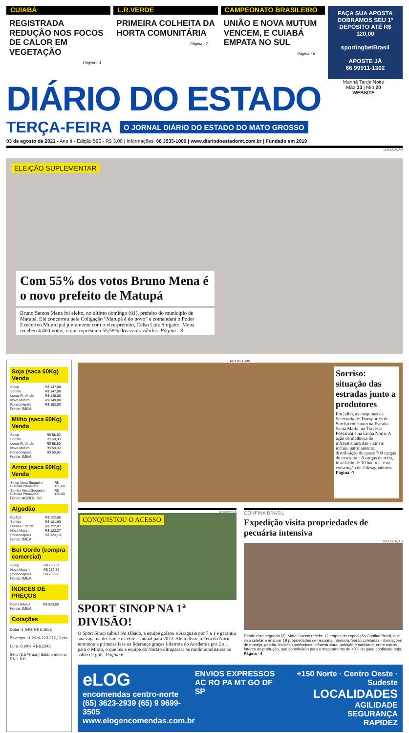CUIABÁ
REGISTRADA REDUÇÃO NOS FOCOS DE CALOR EM VEGETAÇÃO
Página - 3
L.R.VERDE
PRIMEIRA COLHEITA DA HORTA COMUNITÁRIA
Página - 7
CAMPEONATO BRASILEIRO
UNIÃO E NOVA MUTUM VENCEM, E CUIABÁ EMPATA NO SUL
Página - 6
FAÇA SUA APOSTA
DOBRAMOS SEU 1º DEPÓSITO ATÉ R$ 120,00
sportingbetBrasil
APOSTE JÁ
66 99911-1302
DIÁRIO DO ESTADO
TERÇA-FEIRA O JORNAL DIÁRIO DO ESTADO DO MATO GROSSO
Manhã Tarde Noite
Máx 33 | Mín 20
WEBSITE
03 de agosto de 2021 - Ano II - Edição 596 - R$ 3,00 | Informações: 66 3535-1000 | www.diariodoestadomt.com.br | Fundado em 2019
DIVULGAÇÃO
ELEIÇÃO SUPLEMENTAR
Com 55% dos votos Bruno Mena é o novo prefeito de Matupá
Bruno Santos Mena foi eleito, no último domingo (01), prefeito do município de Matupá. Ele concorreu pela Coligação “Matupá é do povo” e comandará o Poder Executivo Municipal juntamente com o vice-prefeito, Celso Luiz Sorgatto. Mena recebeu 4.460 votos, o que representa 55,58% dos votos válidos. Página - 3
Soja (saca 60Kg) Venda
| Sinop | R$ 147,00 |
| Sorriso | R$ 147,00 |
| Lucas R. Verde | R$ 148,00 |
| Nova Mutum | R$ 149,00 |
| Rondonópolis | R$ 152,00 |
Fonte: IMEA
Milho (saca 60Kg) Venda
| Sinop | R$ 58,50 |
| Sorriso | R$ 59,00 |
| Lucas R. Verde | R$ 58,80 |
| Nova Mutum | R$ 59,30 |
| Rondonópolis | R$ 60,90 |
Fonte: IMEA
Arroz (saca 60Kg) Venda
| Sinop Arroz Sequeiro Cultivar Primavera | R$ 125,00 |
| Sorriso Arroz Sequeiro Cultivar Primavera | R$ 125,00 |
Fonte: AGROLINK
Algodão
| Cuiába | R$ 122,65 |
| Sorriso | R$ 121,93 |
| Lucas R. Verde | R$ 122,07 |
| Nova Mutum | R$ 122,27 |
| Rondonópolis | R$ 123,13 |
Fonte: IMEA
Boi Gordo (compra comercial)
| Sinop | R$ 250,67 |
| Nova Mutum | R$ 252,50 |
| Rondonópolis | R$ 250,00 |
Fonte: IMEA
ÍNDICES DE PREÇOS
| Cesta Básica | R$ 523,60 |
Fonte: IMEA
Cotações
Dólar -1,04% R$ 5,1553
Bovespa +1,29 % 123.372,13 pts
Euro -0,90% R$ 6,1243
Selic (3,5 % a.a.) Salário mínimo R$ 1.100
MICHEL ALVIM
Sorriso: situação das estradas junto a produtores
Em julho, as máquinas da Secretaria de Transportes de Sorriso roncaram na Estrada Santa Maria, na Travessa Possamai e na Linha Norte. A ação de melhoria de infraestrutura das vicinais incluiu patrolamento, distribuição de quase 700 cargas de cascalho e 6 cargas de terra, instalação de 10 bueiros, e na construção de 2 desaguadores. Página -7
ASSESSORIA
CONQUISTOU O ACESSO
SPORT SINOP NA 1ª DIVISÃO!
O Sport Sinop subiu! No sábado, a equipe goleou o Araguaia por 7 a 1 e garantiu sua vaga na decisão e na elite estadual para 2022. Além disso, a Fera do Norte terminou a primeira fase na liderança graças à derrota do Academia por 2 a 1 para o Mixto, o que fez a equipe do Nortão ultrapassar os rondonopolitanos no saldo de gols. Página 6
CONFINA BRASIL
Expedição visita propriedades de pecuária intensiva
DIVULGAÇÃO
Desde esta segunda (2), Mato Grosso recebe 12 etapas da expedição Confina Brasil, que visa coletar e analisar 19 propriedades de pecuária intensiva. Serão coletadas informações de manejo, gestão, índices zootécnicos, infraestrutura, nutrição e sanidade, entre outros fatores de produção, que contribuirão para o mapeamento de 40% do gado confinado país. Página - 4
eLOG
encomendas centro-norte
(65) 3623-2939 (65) 9 9699-3505
www.elogencomendas.com.br
ENVIOS EXPRESSOS
AC RO PA MT GO DF SP
+150 Norte · Centro Oeste · Sudeste
LOCALIDADES
AGILIDADE
SEGURANÇA
RAPIDEZ